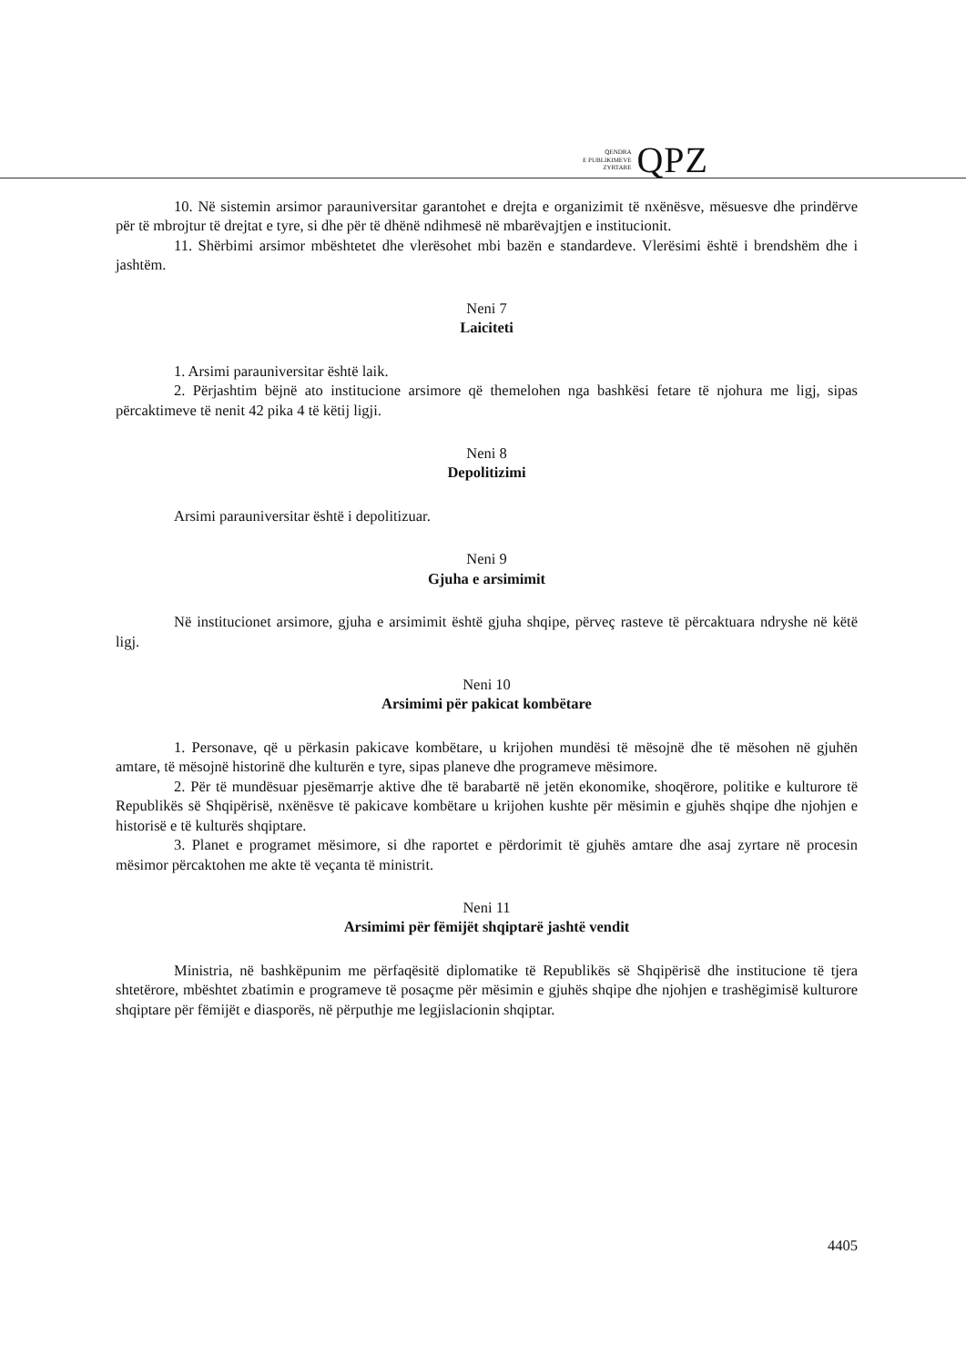QENDRA
E PUBLIKIMEVE
ZYRTARE
QPZ
10. Në sistemin arsimor parauniversitar garantohet e drejta e organizimit të nxënësve, mësuesve dhe prindërve për të mbrojtur të drejtat e tyre, si dhe për të dhënë ndihmesë në mbarëvajtjen e institucionit.
11. Shërbimi arsimor mbështetet dhe vlerësohet mbi bazën e standardeve. Vlerësimi është i brendshëm dhe i jashtëm.
Neni 7
Laiciteti
1. Arsimi parauniversitar është laik.
2. Përjashtim bëjnë ato institucione arsimore që themelohen nga bashkësi fetare të njohura me ligj, sipas përcaktimeve të nenit 42 pika 4 të këtij ligji.
Neni 8
Depolitizimi
Arsimi parauniversitar është i depolitizuar.
Neni 9
Gjuha e arsimimit
Në institucionet arsimore, gjuha e arsimimit është gjuha shqipe, përveç rasteve të përcaktuara ndryshe në këtë ligj.
Neni 10
Arsimimi për pakicat kombëtare
1. Personave, që u përkasin pakicave kombëtare, u krijohen mundësi të mësojnë dhe të mësohen në gjuhën amtare, të mësojnë historinë dhe kulturën e tyre, sipas planeve dhe programeve mësimore.
2. Për të mundësuar pjesëmarrje aktive dhe të barabartë në jetën ekonomike, shoqërore, politike e kulturore të Republikës së Shqipërisë, nxënësve të pakicave kombëtare u krijohen kushte për mësimin e gjuhës shqipe dhe njohjen e historisë e të kulturës shqiptare.
3. Planet e programet mësimore, si dhe raportet e përdorimit të gjuhës amtare dhe asaj zyrtare në procesin mësimor përcaktohen me akte të veçanta të ministrit.
Neni 11
Arsimimi për fëmijët shqiptarë jashtë vendit
Ministria, në bashkëpunim me përfaqësitë diplomatike të Republikës së Shqipërisë dhe institucione të tjera shtetërore, mbështet zbatimin e programeve të posaçme për mësimin e gjuhës shqipe dhe njohjen e trashëgimisë kulturore shqiptare për fëmijët e diasporës, në përputhje me legjislacionin shqiptar.
4405